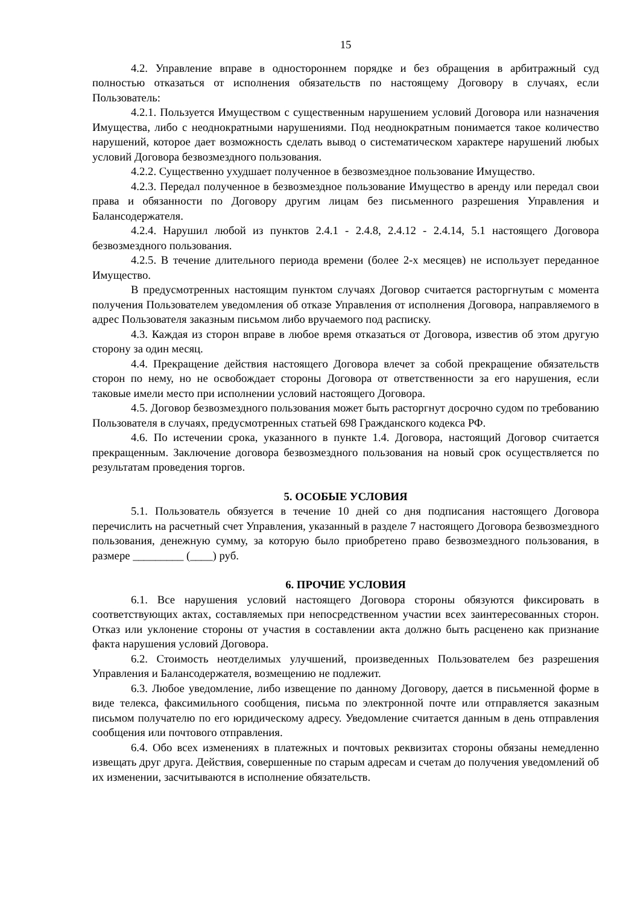15
4.2. Управление вправе в одностороннем порядке и без обращения в арбитражный суд полностью отказаться от исполнения обязательств по настоящему Договору в случаях, если Пользователь:
4.2.1. Пользуется Имуществом с существенным нарушением условий Договора или назначения Имущества, либо с неоднократными нарушениями. Под неоднократным понимается такое количество нарушений, которое дает возможность сделать вывод о систематическом характере нарушений любых условий Договора безвозмездного пользования.
4.2.2. Существенно ухудшает полученное в безвозмездное пользование Имущество.
4.2.3. Передал полученное в безвозмездное пользование Имущество в аренду или передал свои права и обязанности по Договору другим лицам без письменного разрешения Управления и Балансодержателя.
4.2.4. Нарушил любой из пунктов 2.4.1 - 2.4.8, 2.4.12 - 2.4.14, 5.1 настоящего Договора безвозмездного пользования.
4.2.5. В течение длительного периода времени (более 2-х месяцев) не использует переданное Имущество.
В предусмотренных настоящим пунктом случаях Договор считается расторгнутым с момента получения Пользователем уведомления об отказе Управления от исполнения Договора, направляемого в адрес Пользователя заказным письмом либо вручаемого под расписку.
4.3. Каждая из сторон вправе в любое время отказаться от Договора, известив об этом другую сторону за один месяц.
4.4. Прекращение действия настоящего Договора влечет за собой прекращение обязательств сторон по нему, но не освобождает стороны Договора от ответственности за его нарушения, если таковые имели место при исполнении условий настоящего Договора.
4.5. Договор безвозмездного пользования может быть расторгнут досрочно судом по требованию Пользователя в случаях, предусмотренных статьей 698 Гражданского кодекса РФ.
4.6. По истечении срока, указанного в пункте 1.4. Договора, настоящий Договор считается прекращенным. Заключение договора безвозмездного пользования на новый срок осуществляется по результатам проведения торгов.
5. ОСОБЫЕ УСЛОВИЯ
5.1. Пользователь обязуется в течение 10 дней со дня подписания настоящего Договора перечислить на расчетный счет Управления, указанный в разделе 7 настоящего Договора безвозмездного пользования, денежную сумму, за которую было приобретено право безвозмездного пользования, в размере _________ (____) руб.
6. ПРОЧИЕ УСЛОВИЯ
6.1. Все нарушения условий настоящего Договора стороны обязуются фиксировать в соответствующих актах, составляемых при непосредственном участии всех заинтересованных сторон. Отказ или уклонение стороны от участия в составлении акта должно быть расценено как признание факта нарушения условий Договора.
6.2. Стоимость неотделимых улучшений, произведенных Пользователем без разрешения Управления и Балансодержателя, возмещению не подлежит.
6.3. Любое уведомление, либо извещение по данному Договору, дается в письменной форме в виде телекса, факсимильного сообщения, письма по электронной почте или отправляется заказным письмом получателю по его юридическому адресу. Уведомление считается данным в день отправления сообщения или почтового отправления.
6.4. Обо всех изменениях в платежных и почтовых реквизитах стороны обязаны немедленно извещать друг друга. Действия, совершенные по старым адресам и счетам до получения уведомлений об их изменении, засчитываются в исполнение обязательств.